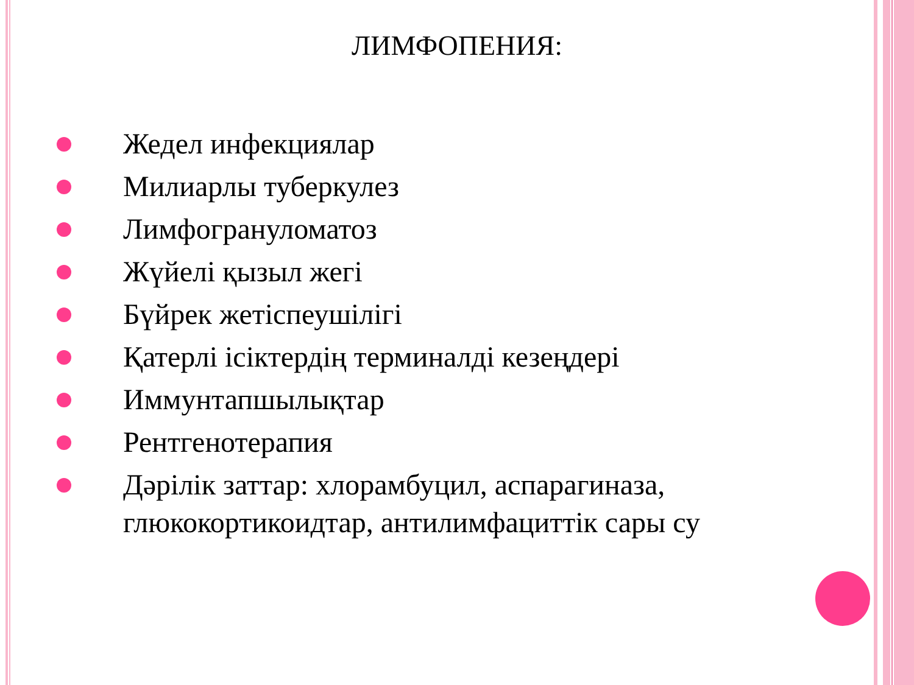ЛИМФОПЕНИЯ:
Жедел инфекциялар
Милиарлы туберкулез
Лимфогрануломатоз
Жүйелі қызыл жегі
Бүйрек жетіспеушілігі
Қатерлі ісіктердің терминалді кезеңдері
Иммунтапшылықтар
Рентгенотерапия
Дәрілік заттар: хлорамбуцил, аспарагиназа, глюкокортикоидтар, антилимфациттік сары су